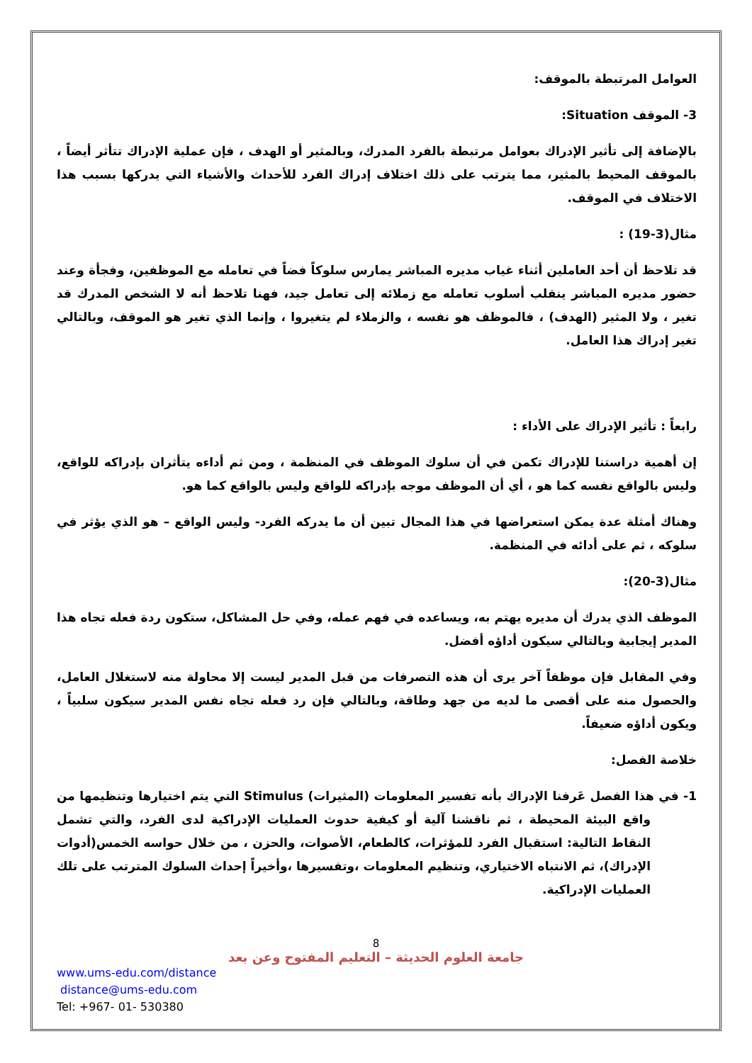العوامل المرتبطة بالموقف:
3- الموقف Situation:
بالإضافة إلى تأثير الإدراك بعوامل مرتبطة بالفرد المدرك، وبالمثير أو الهدف ، فإن عملية الإدراك تتأثر أيضاً ، بالموقف المحيط بالمثير، مما يترتب على ذلك اختلاف إدراك الفرد للأحداث والأشياء التي يدركها بسبب هذا الاختلاف في الموقف.
مثال(3-19) :
قد تلاحظ أن أحد العاملين أثناء غياب مديره المباشر يمارس سلوكاً فضاً في تعامله مع الموظفين، وفجأة وعند حضور مديره المباشر ينقلب أسلوب تعامله مع زملائه إلى تعامل جيد، فهنا تلاحظ أنه لا الشخص المدرك قد تغير ، ولا المثير (الهدف) ، فالموظف هو نفسه ، والزملاء لم يتغيروا ، وإنما الذي تغير هو الموقف، وبالتالي تغير إدراك هذا العامل.
رابعاً : تأثير الإدراك على الأداء :
إن أهمية دراستنا للإدراك تكمن في أن سلوك الموظف في المنظمة ، ومن ثم أداءه يتأثران بإدراكه للواقع، وليس بالواقع نفسه كما هو ، أي أن الموظف موجه بإدراكه للواقع وليس بالواقع كما هو.
وهناك أمثلة عدة يمكن استعراضها في هذا المجال تبين أن ما يدركه الفرد- وليس الواقع – هو الذي يؤثر في سلوكه ، ثم على أدائه في المنظمة.
مثال(3-20):
الموظف الذي يدرك أن مديره يهتم به، ويساعده في فهم عمله، وفي حل المشاكل، ستكون ردة فعله تجاه هذا المدير إيجابية وبالتالي سيكون أداؤه أفضل.
وفي المقابل فإن موظفاً آخر يرى أن هذه التصرفات من قبل المدير ليست إلا محاولة منه لاستغلال العامل، والحصول منه على أقصى ما لديه من جهد وطاقة، وبالتالي فإن رد فعله تجاه نفس المدير سيكون سلبياً ، ويكون أداؤه ضعيفاً.
خلاصة الفصل:
1- في هذا الفصل عَرفنا الإدراك بأنه تفسير المعلومات (المثيرات) Stimulus التي يتم اختيارها وتنظيمها من واقع البيئة المحيطة ، ثم ناقشنا آلية أو كيفية حدوث العمليات الإدراكية لدى الفرد، والتي تشمل النقاط التالية: استقبال الفرد للمؤثرات، كالطعام، الأصوات، والحزن ، من خلال حواسه الخمس(أدوات الإدراك)، ثم الانتباه الاختياري، وتنظيم المعلومات ،وتفسيرها ،وأخيراً إحداث السلوك المترتب على تلك العمليات الإدراكية.
8
جامعة العلوم الحديثة – التعليم المفتوح وعن بعد
www.ums-edu.com/distance
distance@ums-edu.com
Tel: +967- 01- 530380